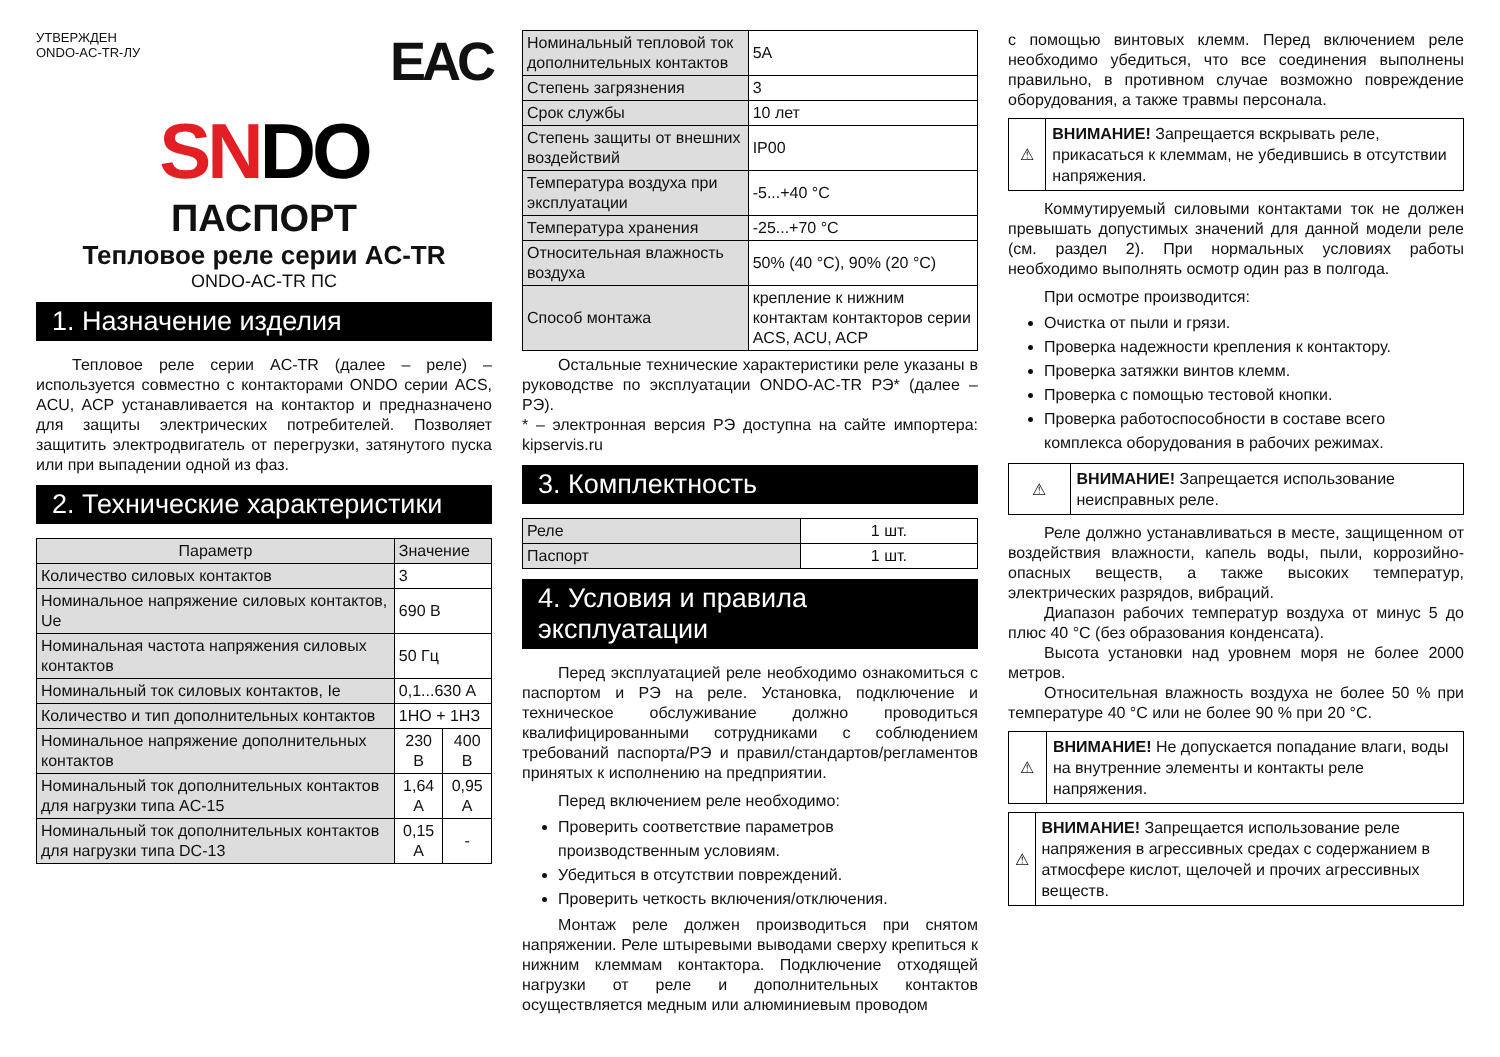УТВЕРЖДЕН
ONDO-AC-TR-ЛУ
EAC
SNDO
ПАСПОРТ
Тепловое реле серии AC-TR
ONDO-AC-TR ПС
1. Назначение изделия
Тепловое реле серии AC-TR (далее – реле) – используется совместно с контакторами ONDO серии ACS, ACU, ACP устанавливается на контактор и предназначено для защиты электрических потребителей. Позволяет защитить электродвигатель от перегрузки, затянутого пуска или при выпадении одной из фаз.
2. Технические характеристики
| Параметр | Значение | |
| --- | --- | --- |
| Количество силовых контактов | 3 | |
| Номинальное напряжение силовых контактов, Ue | 690 В | |
| Номинальная частота напряжения силовых контактов | 50 Гц | |
| Номинальный ток силовых контактов, Ie | 0,1...630 А | |
| Количество и тип дополнительных контактов | 1НО + 1НЗ | |
| Номинальное напряжение дополнительных контактов | 230 В | 400 В |
| Номинальный ток дополнительных контактов для нагрузки типа AC-15 | 1,64 А | 0,95 А |
| Номинальный ток дополнительных контактов для нагрузки типа DC-13 | 0,15 А | - |
| Номинальный тепловой ток дополнительных контактов | 5А |
| Степень загрязнения | 3 |
| Срок службы | 10 лет |
| Степень защиты от внешних воздействий | IP00 |
| Температура воздуха при эксплуатации | -5...+40 °С |
| Температура хранения | -25...+70 °С |
| Относительная влажность воздуха | 50% (40 °С), 90% (20 °С) |
| Способ монтажа | крепление к нижним контактам контакторов серии ACS, ACU, ACP |
Остальные технические характеристики реле указаны в руководстве по эксплуатации ONDO-AC-TR РЭ* (далее – РЭ).
* – электронная версия РЭ доступна на сайте импортера: kipservis.ru
3. Комплектность
| Реле | 1 шт. |
| Паспорт | 1 шт. |
4. Условия и правила эксплуатации
Перед эксплуатацией реле необходимо ознакомиться с паспортом и РЭ на реле. Установка, подключение и техническое обслуживание должно проводиться квалифицированными сотрудниками с соблюдением требований паспорта/РЭ и правил/стандартов/регламентов принятых к исполнению на предприятии.
Перед включением реле необходимо:
Проверить соответствие параметров производственным условиям.
Убедиться в отсутствии повреждений.
Проверить четкость включения/отключения.
Монтаж реле должен производиться при снятом напряжении. Реле штыревыми выводами сверху крепиться к нижним клеммам контактора. Подключение отходящей нагрузки от реле и дополнительных контактов осуществляется медным или алюминиевым проводом
с помощью винтовых клемм. Перед включением реле необходимо убедиться, что все соединения выполнены правильно, в противном случае возможно повреждение оборудования, а также травмы персонала.
⚠
ВНИМАНИЕ! Запрещается вскрывать реле, прикасаться к клеммам, не убедившись в отсутствии напряжения.
Коммутируемый силовыми контактами ток не должен превышать допустимых значений для данной модели реле (см. раздел 2). При нормальных условиях работы необходимо выполнять осмотр один раз в полгода.
При осмотре производится:
Очистка от пыли и грязи.
Проверка надежности крепления к контактору.
Проверка затяжки винтов клемм.
Проверка с помощью тестовой кнопки.
Проверка работоспособности в составе всего комплекса оборудования в рабочих режимах.
⚠
ВНИМАНИЕ! Запрещается использование неисправных реле.
Реле должно устанавливаться в месте, защищенном от воздействия влажности, капель воды, пыли, коррозийно-опасных веществ, а также высоких температур, электрических разрядов, вибраций.
Диапазон рабочих температур воздуха от минус 5 до плюс 40 °С (без образования конденсата).
Высота установки над уровнем моря не более 2000 метров.
Относительная влажность воздуха не более 50 % при температуре 40 °С или не более 90 % при 20 °С.
⚠
ВНИМАНИЕ! Не допускается попадание влаги, воды на внутренние элементы и контакты реле напряжения.
⚠
ВНИМАНИЕ! Запрещается использование реле напряжения в агрессивных средах с содержанием в атмосфере кислот, щелочей и прочих агрессивных веществ.